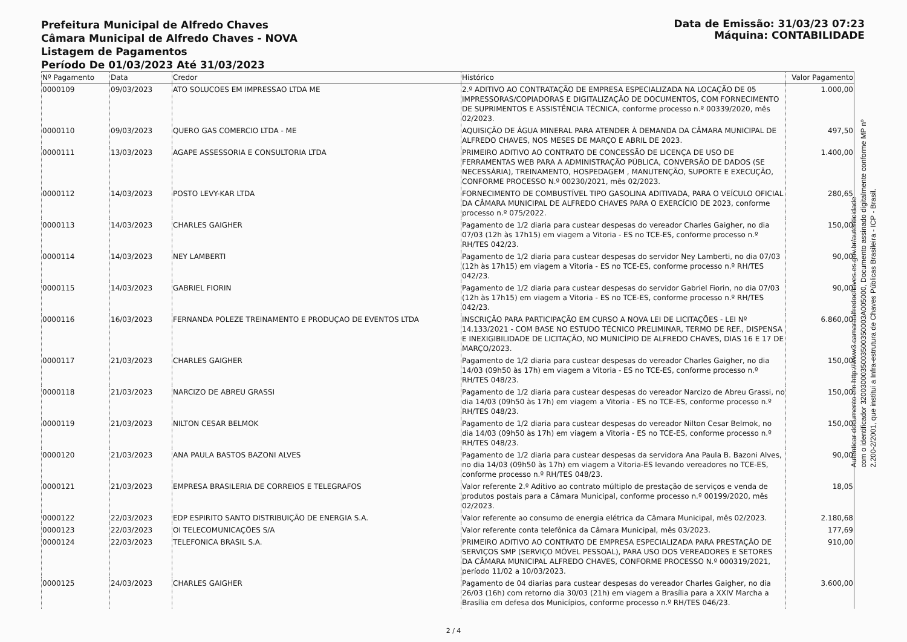Prefeitura Municipal de Alfredo Chaves
Câmara Municipal de Alfredo Chaves - NOVA
Listagem de Pagamentos
Período De 01/03/2023 Até 31/03/2023
Data de Emissão: 31/03/23 07:23
Máquina: CONTABILIDADE
| Nº Pagamento | Data | Credor | Histórico | Valor Pagamento |
| --- | --- | --- | --- | --- |
| 0000109 | 09/03/2023 | ATO SOLUCOES EM IMPRESSAO LTDA ME | 2.º ADITIVO AO CONTRATAÇÃO DE EMPRESA ESPECIALIZADA NA LOCAÇÃO DE 05 IMPRESSORAS/COPIADORAS E DIGITALIZAÇÃO DE DOCUMENTOS, COM FORNECIMENTO DE SUPRIMENTOS E ASSISTÊNCIA TÉCNICA, conforme processo n.º 00339/2020, mês 02/2023. | 1.000,00 |
| 0000110 | 09/03/2023 | QUERO GAS COMERCIO LTDA - ME | AQUISIÇÃO DE ÁGUA MINERAL PARA ATENDER À DEMANDA DA CÂMARA MUNICIPAL DE ALFREDO CHAVES, NOS MESES DE MARÇO E ABRIL DE 2023. | 497,50 |
| 0000111 | 13/03/2023 | AGAPE ASSESSORIA E CONSULTORIA LTDA | PRIMEIRO ADITIVO AO CONTRATO DE CONCESSÃO DE LICENÇA DE USO DE FERRAMENTAS WEB PARA A ADMINISTRAÇÃO PÚBLICA, CONVERSÃO DE DADOS (SE NECESSÁRIA), TREINAMENTO, HOSPEDAGEM , MANUTENÇÃO, SUPORTE E EXECUÇÃO, CONFORME PROCESSO N.º 00230/2021, mês 02/2023. | 1.400,00 |
| 0000112 | 14/03/2023 | POSTO LEVY-KAR LTDA | FORNECIMENTO DE COMBUSTÍVEL TIPO GASOLINA ADITIVADA, PARA O VEÍCULO OFICIAL DA CÂMARA MUNICIPAL DE ALFREDO CHAVES PARA O EXERCÍCIO DE 2023, conforme processo n.º 075/2022. | 280,65 |
| 0000113 | 14/03/2023 | CHARLES GAIGHER | Pagamento de 1/2 diaria para custear despesas do vereador Charles Gaigher, no dia 07/03 (12h às 17h15) em viagem a Vitoria - ES no TCE-ES, conforme processo n.º RH/TES 042/23. | 150,00 |
| 0000114 | 14/03/2023 | NEY LAMBERTI | Pagamento de 1/2 diaria para custear despesas do servidor Ney Lamberti, no dia 07/03 (12h às 17h15) em viagem a Vitoria - ES no TCE-ES, conforme processo n.º RH/TES 042/23. | 90,00 |
| 0000115 | 14/03/2023 | GABRIEL FIORIN | Pagamento de 1/2 diaria para custear despesas do servidor Gabriel Fiorin, no dia 07/03 (12h às 17h15) em viagem a Vitoria - ES no TCE-ES, conforme processo n.º RH/TES 042/23. | 90,00 |
| 0000116 | 16/03/2023 | FERNANDA POLEZE TREINAMENTO E PRODUÇAO DE EVENTOS LTDA | INSCRIÇÃO PARA PARTICIPAÇÃO EM CURSO A NOVA LEI DE LICITAÇÕES - LEI Nº 14.133/2021 - COM BASE NO ESTUDO TÉCNICO PRELIMINAR, TERMO DE REF., DISPENSA E INEXIGIBILIDADE DE LICITAÇÃO, NO MUNICÍPIO DE ALFREDO CHAVES, DIAS 16 E 17 DE MARÇO/2023. | 6.860,00 |
| 0000117 | 21/03/2023 | CHARLES GAIGHER | Pagamento de 1/2 diaria para custear despesas do vereador Charles Gaigher, no dia 14/03 (09h50 às 17h) em viagem a Vitoria - ES no TCE-ES, conforme processo n.º RH/TES 048/23. | 150,00 |
| 0000118 | 21/03/2023 | NARCIZO DE ABREU GRASSI | Pagamento de 1/2 diaria para custear despesas do vereador Narcizo de Abreu Grassi, no dia 14/03 (09h50 às 17h) em viagem a Vitoria - ES no TCE-ES, conforme processo n.º RH/TES 048/23. | 150,00 |
| 0000119 | 21/03/2023 | NILTON CESAR BELMOK | Pagamento de 1/2 diaria para custear despesas do vereador Nilton Cesar Belmok, no dia 14/03 (09h50 às 17h) em viagem a Vitoria - ES no TCE-ES, conforme processo n.º RH/TES 048/23. | 150,00 |
| 0000120 | 21/03/2023 | ANA PAULA BASTOS BAZONI ALVES | Pagamento de 1/2 diaria para custear despesas da servidora Ana Paula B. Bazoni Alves, no dia 14/03 (09h50 às 17h) em viagem a Vitoria-ES levando vereadores no TCE-ES, conforme processo n.º RH/TES 048/23. | 90,00 |
| 0000121 | 21/03/2023 | EMPRESA BRASILERIA DE CORREIOS E TELEGRAFOS | Valor referente 2.º Aditivo ao contrato múltiplo de prestação de serviços e venda de produtos postais para a Câmara Municipal, conforme processo n.º 00199/2020, mês 02/2023. | 18,05 |
| 0000122 | 22/03/2023 | EDP ESPIRITO SANTO DISTRIBUIÇÃO DE ENERGIA S.A. | Valor referente ao consumo de energia elétrica da Câmara Municipal, mês 02/2023. | 2.180,68 |
| 0000123 | 22/03/2023 | OI TELECOMUNICAÇÕES S/A | Valor referente conta telefônica da Câmara Municipal, mês 03/2023. | 177,69 |
| 0000124 | 22/03/2023 | TELEFONICA BRASIL S.A. | PRIMEIRO ADITIVO AO CONTRATO DE EMPRESA ESPECIALIZADA PARA PRESTAÇÃO DE SERVIÇOS SMP (SERVIÇO MÓVEL PESSOAL), PARA USO DOS VEREADORES E SETORES DA CÂMARA MUNICIPAL ALFREDO CHAVES, CONFORME PROCESSO N.º 000319/2021, período 11/02 a 10/03/2023. | 910,00 |
| 0000125 | 24/03/2023 | CHARLES GAIGHER | Pagamento de 04 diarias para custear despesas do vereador Charles Gaigher, no dia 26/03 (16h) com retorno dia 30/03 (21h) em viagem a Brasília para a XXIV Marcha a Brasília em defesa dos Municípios, conforme processo n.º RH/TES 046/23. | 3.600,00 |
2 / 4
Autenticar documento em http://www3.camaraalfredochaves.es.gov.br/autenticidade
com o identificador 3200300035003500350003A005000, Documento assinado digitalmente conforme MP nº
2.200-2/2001, que institui a Infra-estrutura de Chaves Públicas Brasileira - ICP - Brasil.